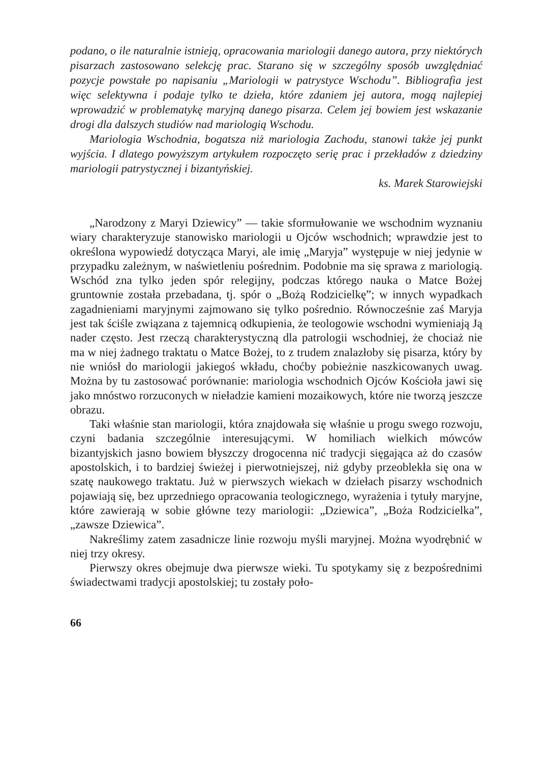podano, o ile naturalnie istnieją, opracowania mariologii danego autora, przy niektórych pisarzach zastosowano selekcję prac. Starano się w szczególny sposób uwzględniać pozycje powstałe po napisaniu „Mariologii w patrystyce Wschodu”. Bibliografia jest więc selektywna i podaje tylko te dzieła, które zdaniem jej autora, mogą najlepiej wprowadzić w problematykę maryjną danego pisarza. Celem jej bowiem jest wskazanie drogi dla dalszych studiów nad mariologią Wschodu.
Mariologia Wschodnia, bogatsza niż mariologia Zachodu, stanowi także jej punkt wyjścia. I dlatego powyższym artykułem rozpoczęto serię prac i przekładów z dziedziny mariologii patrystycznej i bizantyńskiej.
ks. Marek Starowiejski
„Narodzony z Maryi Dziewicy” — takie sformułowanie we wschodnim wyznaniu wiary charakteryzuje stanowisko mariologii u Ojców wschodnich; wprawdzie jest to określona wypowiedź dotycząca Maryi, ale imię „Maryja” występuje w niej jedynie w przypadku zależnym, w naświetleniu pośrednim. Podobnie ma się sprawa z mariologią. Wschód zna tylko jeden spór relegijny, podczas którego nauka o Matce Bożej gruntownie została przebadana, tj. spór o „Bożą Rodzicielkę”; w innych wypadkach zagadnieniami maryjnymi zajmowano się tylko pośrednio. Równocześnie zaś Maryja jest tak ściśle związana z tajemnicą odkupienia, że teologowie wschodni wymieniają Ją nader często. Jest rzeczą charakterystyczną dla patrologii wschodniej, że chociaż nie ma w niej żadnego traktatu o Matce Bożej, to z trudem znalazłoby się pisarza, który by nie wniósł do mariologii jakiegoś wkładu, choćby pobieżnie naszkicowanych uwag. Można by tu zastosować porównanie: mariologia wschodnich Ojców Kościoła jawi się jako mnóstwo rorzuconych w nieładzie kamieni mozaikowych, które nie tworzą jeszcze obrazu.
Taki właśnie stan mariologii, która znajdowała się właśnie u progu swego rozwoju, czyni badania szczególnie interesującymi. W homiliach wielkich mówców bizantyjskich jasno bowiem błyszczy drogocenna nić tradycji sięgająca aż do czasów apostolskich, i to bardziej świeżej i pierwotniejszej, niż gdyby przeoblekła się ona w szatę naukowego traktatu. Już w pierwszych wiekach w dziełach pisarzy wschodnich pojawiają się, bez uprzedniego opracowania teologicznego, wyrażenia i tytuły maryjne, które zawierają w sobie główne tezy mariologii: „Dziewica”, „Boża Rodzicielka”, „zawsze Dziewica”.
Nakreślimy zatem zasadnicze linie rozwoju myśli maryjnej. Można wyodrębnić w niej trzy okresy.
Pierwszy okres obejmuje dwa pierwsze wieki. Tu spotykamy się z bezpośrednimi świadectwami tradycji apostolskiej; tu zostały poło-
66